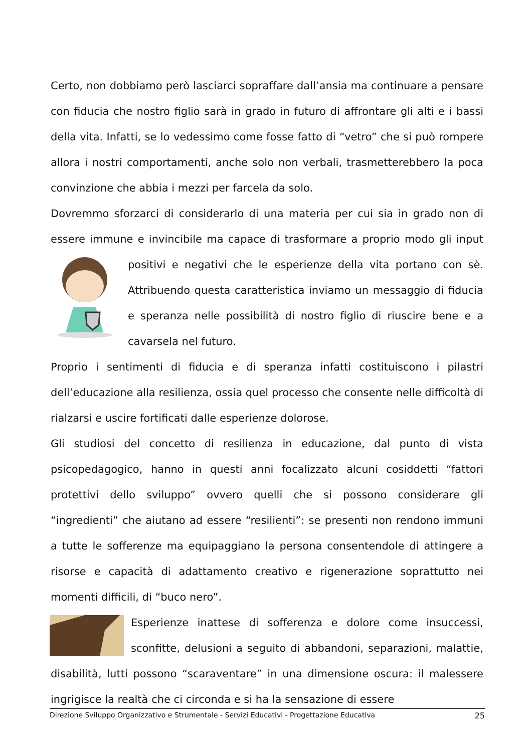Certo, non dobbiamo però lasciarci sopraffare dall’ansia ma continuare a pensare con fiducia che nostro figlio sarà in grado in futuro di affrontare gli alti e i bassi della vita. Infatti, se lo vedessimo come fosse fatto di “vetro” che si può rompere allora i nostri comportamenti, anche solo non verbali, trasmetterebbero la poca convinzione che abbia i mezzi per farcela da solo.
Dovremmo sforzarci di considerarlo di una materia per cui sia in grado non di essere immune e invincibile ma capace di trasformare a proprio modo gli input positivi e negativi che le esperienze della vita portano con sè. Attribuendo questa caratteristica inviamo un messaggio di fiducia e speranza nelle possibilità di nostro figlio di riuscire bene e a cavarsela nel futuro.
Proprio i sentimenti di fiducia e di speranza infatti costituiscono i pilastri dell’educazione alla resilienza, ossia quel processo che consente nelle difficoltà di rialzarsi e uscire fortificati dalle esperienze dolorose.
Gli studiosi del concetto di resilienza in educazione, dal punto di vista psicopedagogico, hanno in questi anni focalizzato alcuni cosiddetti “fattori protettivi dello sviluppo” ovvero quelli che si possono considerare gli “ingredienti” che aiutano ad essere “resilienti”: se presenti non rendono immuni a tutte le sofferenze ma equipaggiano la persona consentendole di attingere a risorse e capacità di adattamento creativo e rigenerazione soprattutto nei momenti difficili, di “buco nero”.
Esperienze inattese di sofferenza e dolore come insuccessi, sconfitte, delusioni a seguito di abbandoni, separazioni, malattie, disabilità, lutti possono “scaraventare” in una dimensione oscura: il malessere ingrigisce la realtà che ci circonda e si ha la sensazione di essere
Direzione Sviluppo Organizzativo e Strumentale - Servizi Educativi - Progettazione Educativa 25